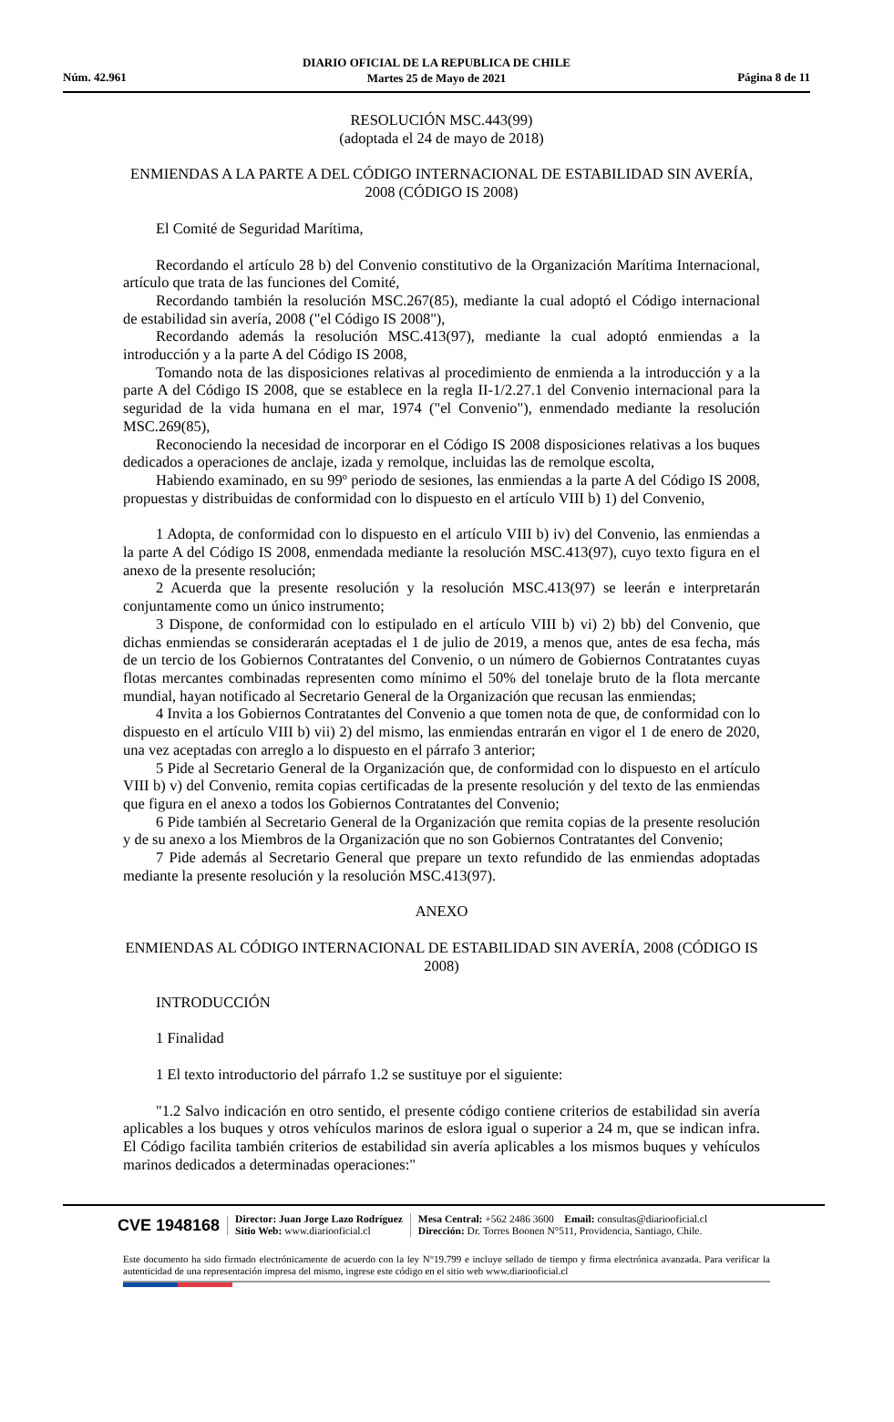DIARIO OFICIAL DE LA REPUBLICA DE CHILE
Martes 25 de Mayo de 2021
Núm. 42.961 Página 8 de 11
RESOLUCIÓN MSC.443(99)
(adoptada el 24 de mayo de 2018)
ENMIENDAS A LA PARTE A DEL CÓDIGO INTERNACIONAL DE ESTABILIDAD SIN AVERÍA, 2008 (CÓDIGO IS 2008)
El Comité de Seguridad Marítima,
Recordando el artículo 28 b) del Convenio constitutivo de la Organización Marítima Internacional, artículo que trata de las funciones del Comité,
Recordando también la resolución MSC.267(85), mediante la cual adoptó el Código internacional de estabilidad sin avería, 2008 ("el Código IS 2008"),
Recordando además la resolución MSC.413(97), mediante la cual adoptó enmiendas a la introducción y a la parte A del Código IS 2008,
Tomando nota de las disposiciones relativas al procedimiento de enmienda a la introducción y a la parte A del Código IS 2008, que se establece en la regla II-1/2.27.1 del Convenio internacional para la seguridad de la vida humana en el mar, 1974 ("el Convenio"), enmendado mediante la resolución MSC.269(85),
Reconociendo la necesidad de incorporar en el Código IS 2008 disposiciones relativas a los buques dedicados a operaciones de anclaje, izada y remolque, incluidas las de remolque escolta,
Habiendo examinado, en su 99º periodo de sesiones, las enmiendas a la parte A del Código IS 2008, propuestas y distribuidas de conformidad con lo dispuesto en el artículo VIII b) 1) del Convenio,
1 Adopta, de conformidad con lo dispuesto en el artículo VIII b) iv) del Convenio, las enmiendas a la parte A del Código IS 2008, enmendada mediante la resolución MSC.413(97), cuyo texto figura en el anexo de la presente resolución;
2 Acuerda que la presente resolución y la resolución MSC.413(97) se leerán e interpretarán conjuntamente como un único instrumento;
3 Dispone, de conformidad con lo estipulado en el artículo VIII b) vi) 2) bb) del Convenio, que dichas enmiendas se considerarán aceptadas el 1 de julio de 2019, a menos que, antes de esa fecha, más de un tercio de los Gobiernos Contratantes del Convenio, o un número de Gobiernos Contratantes cuyas flotas mercantes combinadas representen como mínimo el 50% del tonelaje bruto de la flota mercante mundial, hayan notificado al Secretario General de la Organización que recusan las enmiendas;
4 Invita a los Gobiernos Contratantes del Convenio a que tomen nota de que, de conformidad con lo dispuesto en el artículo VIII b) vii) 2) del mismo, las enmiendas entrarán en vigor el 1 de enero de 2020, una vez aceptadas con arreglo a lo dispuesto en el párrafo 3 anterior;
5 Pide al Secretario General de la Organización que, de conformidad con lo dispuesto en el artículo VIII b) v) del Convenio, remita copias certificadas de la presente resolución y del texto de las enmiendas que figura en el anexo a todos los Gobiernos Contratantes del Convenio;
6 Pide también al Secretario General de la Organización que remita copias de la presente resolución y de su anexo a los Miembros de la Organización que no son Gobiernos Contratantes del Convenio;
7 Pide además al Secretario General que prepare un texto refundido de las enmiendas adoptadas mediante la presente resolución y la resolución MSC.413(97).
ANEXO
ENMIENDAS AL CÓDIGO INTERNACIONAL DE ESTABILIDAD SIN AVERÍA, 2008 (CÓDIGO IS 2008)
INTRODUCCIÓN
1 Finalidad
1 El texto introductorio del párrafo 1.2 se sustituye por el siguiente:
"1.2 Salvo indicación en otro sentido, el presente código contiene criterios de estabilidad sin avería aplicables a los buques y otros vehículos marinos de eslora igual o superior a 24 m, que se indican infra. El Código facilita también criterios de estabilidad sin avería aplicables a los mismos buques y vehículos marinos dedicados a determinadas operaciones:"
CVE 1948168
Director: Juan Jorge Lazo Rodríguez
Sitio Web: www.diariooficial.cl
Mesa Central: +562 2486 3600 Email: consultas@diariooficial.cl
Dirección: Dr. Torres Boonen N°511, Providencia, Santiago, Chile.
Este documento ha sido firmado electrónicamente de acuerdo con la ley N°19.799 e incluye sellado de tiempo y firma electrónica avanzada. Para verificar la autenticidad de una representación impresa del mismo, ingrese este código en el sitio web www.diariooficial.cl